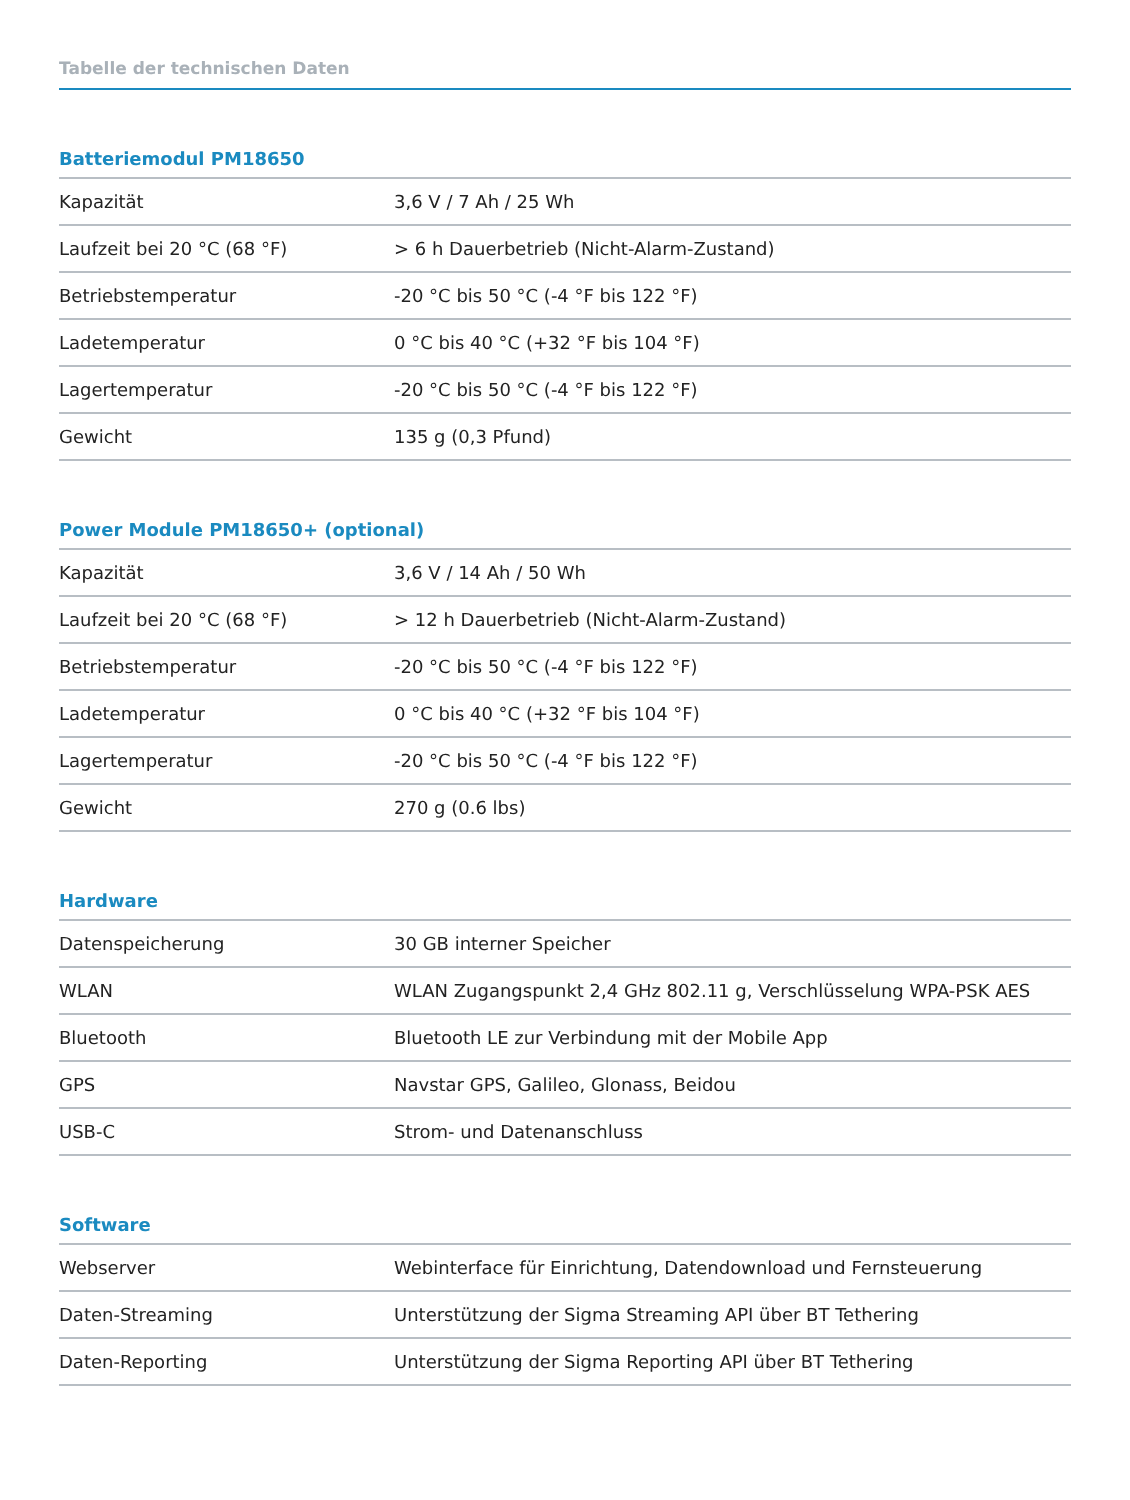Tabelle der technischen Daten
Batteriemodul PM18650
| Kapazität | 3,6 V / 7 Ah / 25 Wh |
| Laufzeit bei 20 °C (68 °F) | > 6 h Dauerbetrieb (Nicht-Alarm-Zustand) |
| Betriebstemperatur | -20 °C bis 50 °C (-4 °F bis 122 °F) |
| Ladetemperatur | 0 °C bis 40 °C (+32 °F bis 104 °F) |
| Lagertemperatur | -20 °C bis 50 °C (-4 °F bis 122 °F) |
| Gewicht | 135 g (0,3 Pfund) |
Power Module PM18650+ (optional)
| Kapazität | 3,6 V / 14 Ah / 50 Wh |
| Laufzeit bei 20 °C (68 °F) | > 12 h Dauerbetrieb (Nicht-Alarm-Zustand) |
| Betriebstemperatur | -20 °C bis 50 °C (-4 °F bis 122 °F) |
| Ladetemperatur | 0 °C bis 40 °C (+32 °F bis 104 °F) |
| Lagertemperatur | -20 °C bis 50 °C (-4 °F bis 122 °F) |
| Gewicht | 270 g (0.6 lbs) |
Hardware
| Datenspeicherung | 30 GB interner Speicher |
| WLAN | WLAN Zugangspunkt 2,4 GHz 802.11 g, Verschlüsselung WPA-PSK AES |
| Bluetooth | Bluetooth LE zur Verbindung mit der Mobile App |
| GPS | Navstar GPS, Galileo, Glonass, Beidou |
| USB-C | Strom- und Datenanschluss |
Software
| Webserver | Webinterface für Einrichtung, Datendownload und Fernsteuerung |
| Daten-Streaming | Unterstützung der Sigma Streaming API über BT Tethering |
| Daten-Reporting | Unterstützung der Sigma Reporting API über BT Tethering |